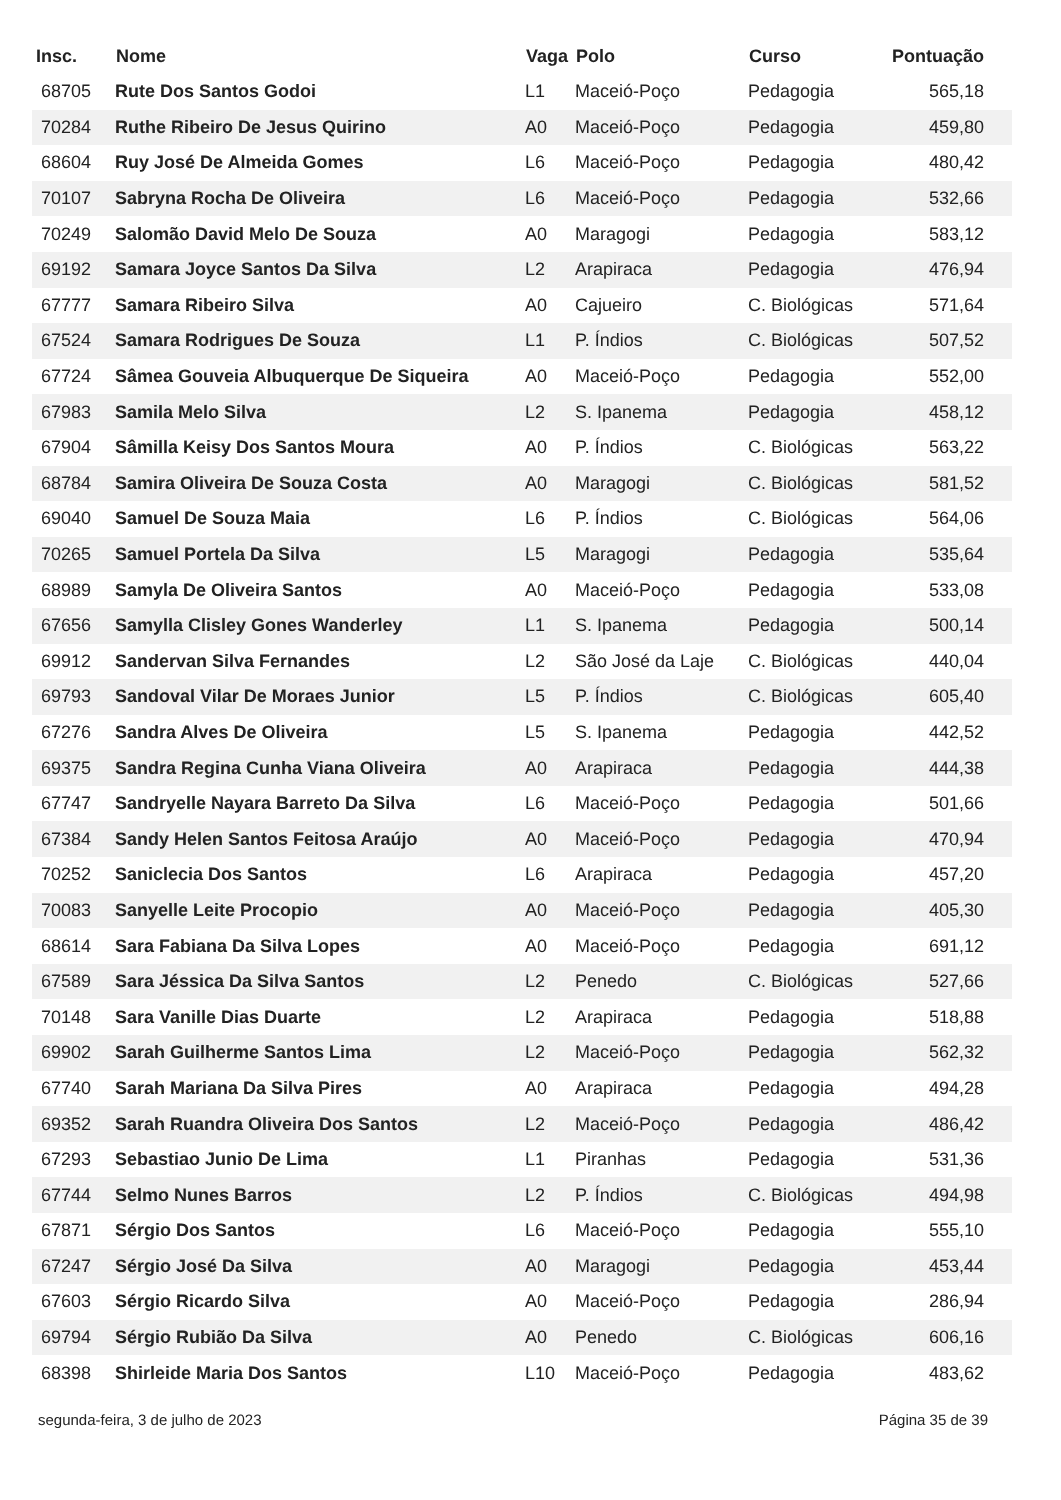| Insc. | Nome | Vaga | Polo | Curso | Pontuação |
| --- | --- | --- | --- | --- | --- |
| 68705 | Rute Dos Santos Godoi | L1 | Maceió-Poço | Pedagogia | 565,18 |
| 70284 | Ruthe Ribeiro De Jesus Quirino | A0 | Maceió-Poço | Pedagogia | 459,80 |
| 68604 | Ruy José De Almeida Gomes | L6 | Maceió-Poço | Pedagogia | 480,42 |
| 70107 | Sabryna Rocha De Oliveira | L6 | Maceió-Poço | Pedagogia | 532,66 |
| 70249 | Salomão David Melo De Souza | A0 | Maragogi | Pedagogia | 583,12 |
| 69192 | Samara Joyce Santos Da Silva | L2 | Arapiraca | Pedagogia | 476,94 |
| 67777 | Samara Ribeiro Silva | A0 | Cajueiro | C. Biológicas | 571,64 |
| 67524 | Samara Rodrigues De Souza | L1 | P. Índios | C. Biológicas | 507,52 |
| 67724 | Sâmea Gouveia Albuquerque De Siqueira | A0 | Maceió-Poço | Pedagogia | 552,00 |
| 67983 | Samila Melo Silva | L2 | S. Ipanema | Pedagogia | 458,12 |
| 67904 | Sâmilla Keisy Dos Santos Moura | A0 | P. Índios | C. Biológicas | 563,22 |
| 68784 | Samira Oliveira De Souza Costa | A0 | Maragogi | C. Biológicas | 581,52 |
| 69040 | Samuel De Souza Maia | L6 | P. Índios | C. Biológicas | 564,06 |
| 70265 | Samuel Portela Da Silva | L5 | Maragogi | Pedagogia | 535,64 |
| 68989 | Samyla De Oliveira Santos | A0 | Maceió-Poço | Pedagogia | 533,08 |
| 67656 | Samylla Clisley Gones Wanderley | L1 | S. Ipanema | Pedagogia | 500,14 |
| 69912 | Sandervan Silva Fernandes | L2 | São José da Laje | C. Biológicas | 440,04 |
| 69793 | Sandoval Vilar De Moraes Junior | L5 | P. Índios | C. Biológicas | 605,40 |
| 67276 | Sandra Alves De Oliveira | L5 | S. Ipanema | Pedagogia | 442,52 |
| 69375 | Sandra Regina Cunha Viana Oliveira | A0 | Arapiraca | Pedagogia | 444,38 |
| 67747 | Sandryelle Nayara Barreto Da Silva | L6 | Maceió-Poço | Pedagogia | 501,66 |
| 67384 | Sandy Helen Santos Feitosa Araújo | A0 | Maceió-Poço | Pedagogia | 470,94 |
| 70252 | Saniclecia Dos Santos | L6 | Arapiraca | Pedagogia | 457,20 |
| 70083 | Sanyelle Leite Procopio | A0 | Maceió-Poço | Pedagogia | 405,30 |
| 68614 | Sara Fabiana Da Silva Lopes | A0 | Maceió-Poço | Pedagogia | 691,12 |
| 67589 | Sara Jéssica Da Silva Santos | L2 | Penedo | C. Biológicas | 527,66 |
| 70148 | Sara Vanille Dias Duarte | L2 | Arapiraca | Pedagogia | 518,88 |
| 69902 | Sarah Guilherme Santos Lima | L2 | Maceió-Poço | Pedagogia | 562,32 |
| 67740 | Sarah Mariana Da Silva Pires | A0 | Arapiraca | Pedagogia | 494,28 |
| 69352 | Sarah Ruandra Oliveira Dos Santos | L2 | Maceió-Poço | Pedagogia | 486,42 |
| 67293 | Sebastiao Junio De Lima | L1 | Piranhas | Pedagogia | 531,36 |
| 67744 | Selmo Nunes Barros | L2 | P. Índios | C. Biológicas | 494,98 |
| 67871 | Sérgio Dos Santos | L6 | Maceió-Poço | Pedagogia | 555,10 |
| 67247 | Sérgio José Da Silva | A0 | Maragogi | Pedagogia | 453,44 |
| 67603 | Sérgio Ricardo Silva | A0 | Maceió-Poço | Pedagogia | 286,94 |
| 69794 | Sérgio Rubião Da Silva | A0 | Penedo | C. Biológicas | 606,16 |
| 68398 | Shirleide Maria Dos Santos | L10 | Maceió-Poço | Pedagogia | 483,62 |
segunda-feira, 3 de julho de 2023 Página 35 de 39